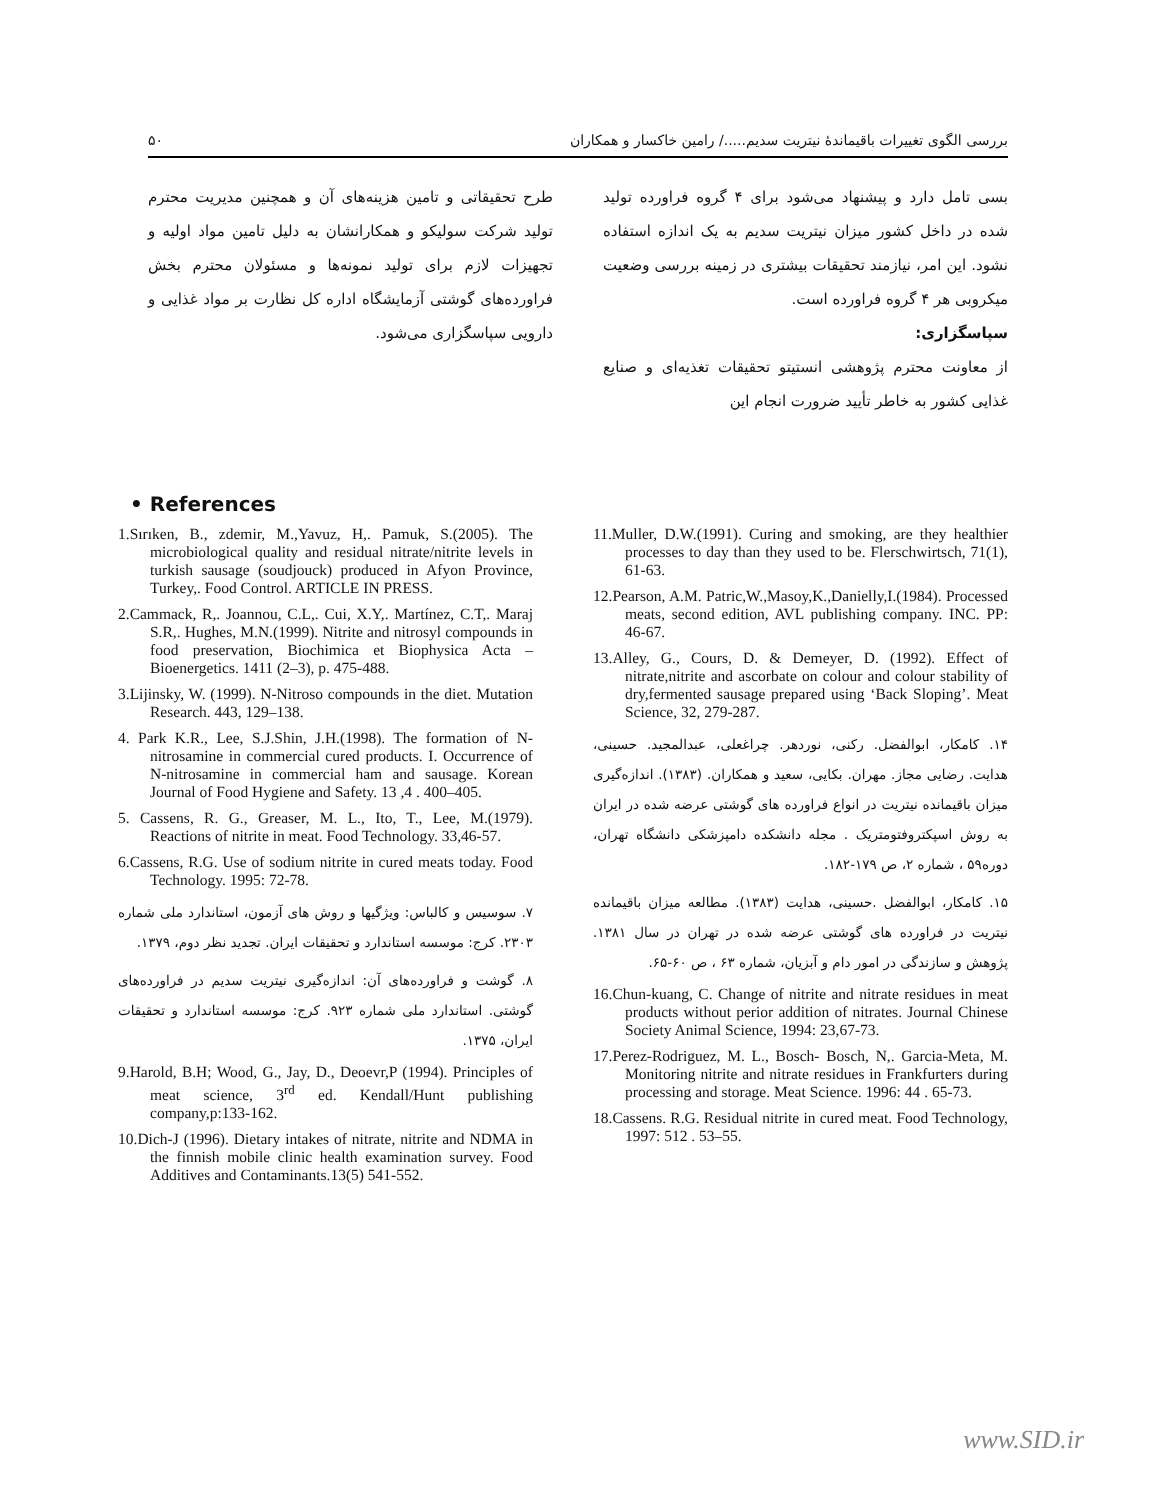۵۰ بررسی الگوی تغییرات باقیماندهٔ نیتریت سدیم...../ رامین خاکسار و همکاران
بسی تامل دارد و پیشنهاد می‌شود برای ۴ گروه فراورده تولید شده در داخل کشور میزان نیتریت سدیم به یک اندازه استفاده نشود. این امر، نیازمند تحقیقات بیشتری در زمینه بررسی وضعیت میکروبی هر ۴ گروه فراورده است.
سپاسگزاری:
از معاونت محترم پژوهشی انستیتو تحقیقات تغذیه‌ای و صنایع غذایی کشور به خاطر تأیید ضرورت انجام این
طرح تحقیقاتی و تامین هزینه‌های آن و همچنین مدیریت محترم تولید شرکت سولیکو و همکارانشان به دلیل تامین مواد اولیه و تجهیزات لازم برای تولید نمونه‌ها و مسئولان محترم بخش فراورده‌های گوشتی آزمایشگاه اداره کل نظارت بر مواد غذایی و دارویی سپاسگزاری می‌شود.
• References
1.Sırıken, B., zdemir, M.,Yavuz, H,. Pamuk, S.(2005). The microbiological quality and residual nitrate/nitrite levels in turkish sausage (soudjouck) produced in Afyon Province, Turkey,. Food Control. ARTICLE IN PRESS.
2.Cammack, R,. Joannou, C.L,. Cui, X.Y,. Martínez, C.T,. Maraj S.R,. Hughes, M.N.(1999). Nitrite and nitrosyl compounds in food preservation, Biochimica et Biophysica Acta – Bioenergetics. 1411 (2–3), p. 475-488.
3.Lijinsky, W. (1999). N-Nitroso compounds in the diet. Mutation Research. 443, 129–138.
4. Park K.R., Lee, S.J.Shin, J.H.(1998). The formation of N-nitrosamine in commercial cured products. I. Occurrence of N-nitrosamine in commercial ham and sausage. Korean Journal of Food Hygiene and Safety. 13 ,4 . 400–405.
5. Cassens, R. G., Greaser, M. L., Ito, T., Lee, M.(1979). Reactions of nitrite in meat. Food Technology. 33,46-57.
6.Cassens, R.G. Use of sodium nitrite in cured meats today. Food Technology. 1995: 72-78.
۷. سوسیس و کالباس: ویژگیها و روش های آزمون، استاندارد ملی شماره ۲۳۰۳. کرج: موسسه استاندارد و تحقیقات ایران. تجدید نظر دوم، ۱۳۷۹.
۸. گوشت و فراورده‌های آن: اندازه‌گیری نیتریت سدیم در فراورده‌های گوشتی. استاندارد ملی شماره ۹۲۳. کرج: موسسه استاندارد و تحقیقات ایران، ۱۳۷۵.
9.Harold, B.H; Wood, G., Jay, D., Deoevr,P (1994). Principles of meat science, 3<sup>rd</sup> ed. Kendall/Hunt publishing company,p:133-162.
10.Dich-J (1996). Dietary intakes of nitrate, nitrite and NDMA in the finnish mobile clinic health examination survey. Food Additives and Contaminants.13(5) 541-552.
11.Muller, D.W.(1991). Curing and smoking, are they healthier processes to day than they used to be. Flerschwirtsch, 71(1), 61-63.
12.Pearson, A.M. Patric,W.,Masoy,K.,Danielly,I.(1984). Processed meats, second edition, AVL publishing company. INC. PP: 46-67.
13.Alley, G., Cours, D. & Demeyer, D. (1992). Effect of nitrate,nitrite and ascorbate on colour and colour stability of dry,fermented sausage prepared using ‘Back Sloping’. Meat Science, 32, 279-287.
۱۴. کامکار، ابوالفضل. رکنی، نوردهر. چراغعلی، عبدالمجید. حسینی، هدایت. رضایی مجاز. مهران. بکایی، سعید و همکاران. (۱۳۸۳). اندازه‌گیری میزان باقیمانده نیتریت در انواع فراورده های گوشتی عرضه شده در ایران به روش اسپکتروفتومتریک . مجله دانشکده دامپزشکی دانشگاه تهران، دوره۵۹ ، شماره ۲، ص ۱۷۹-۱۸۲.
۱۵. کامکار، ابوالفضل .حسینی، هدایت (۱۳۸۳). مطالعه میزان باقیمانده نیتریت در فراورده های گوشتی عرضه شده در تهران در سال ۱۳۸۱. پژوهش و سازندگی در امور دام و آبزیان، شماره ۶۳ ، ص ۶۰-۶۵.
16.Chun-kuang, C. Change of nitrite and nitrate residues in meat products without perior addition of nitrates. Journal Chinese Society Animal Science, 1994: 23,67-73.
17.Perez-Rodriguez, M. L., Bosch- Bosch, N,. Garcia-Meta, M. Monitoring nitrite and nitrate residues in Frankfurters during processing and storage. Meat Science. 1996: 44 . 65-73.
18.Cassens. R.G. Residual nitrite in cured meat. Food Technology, 1997: 512 . 53–55.
www.SID.ir